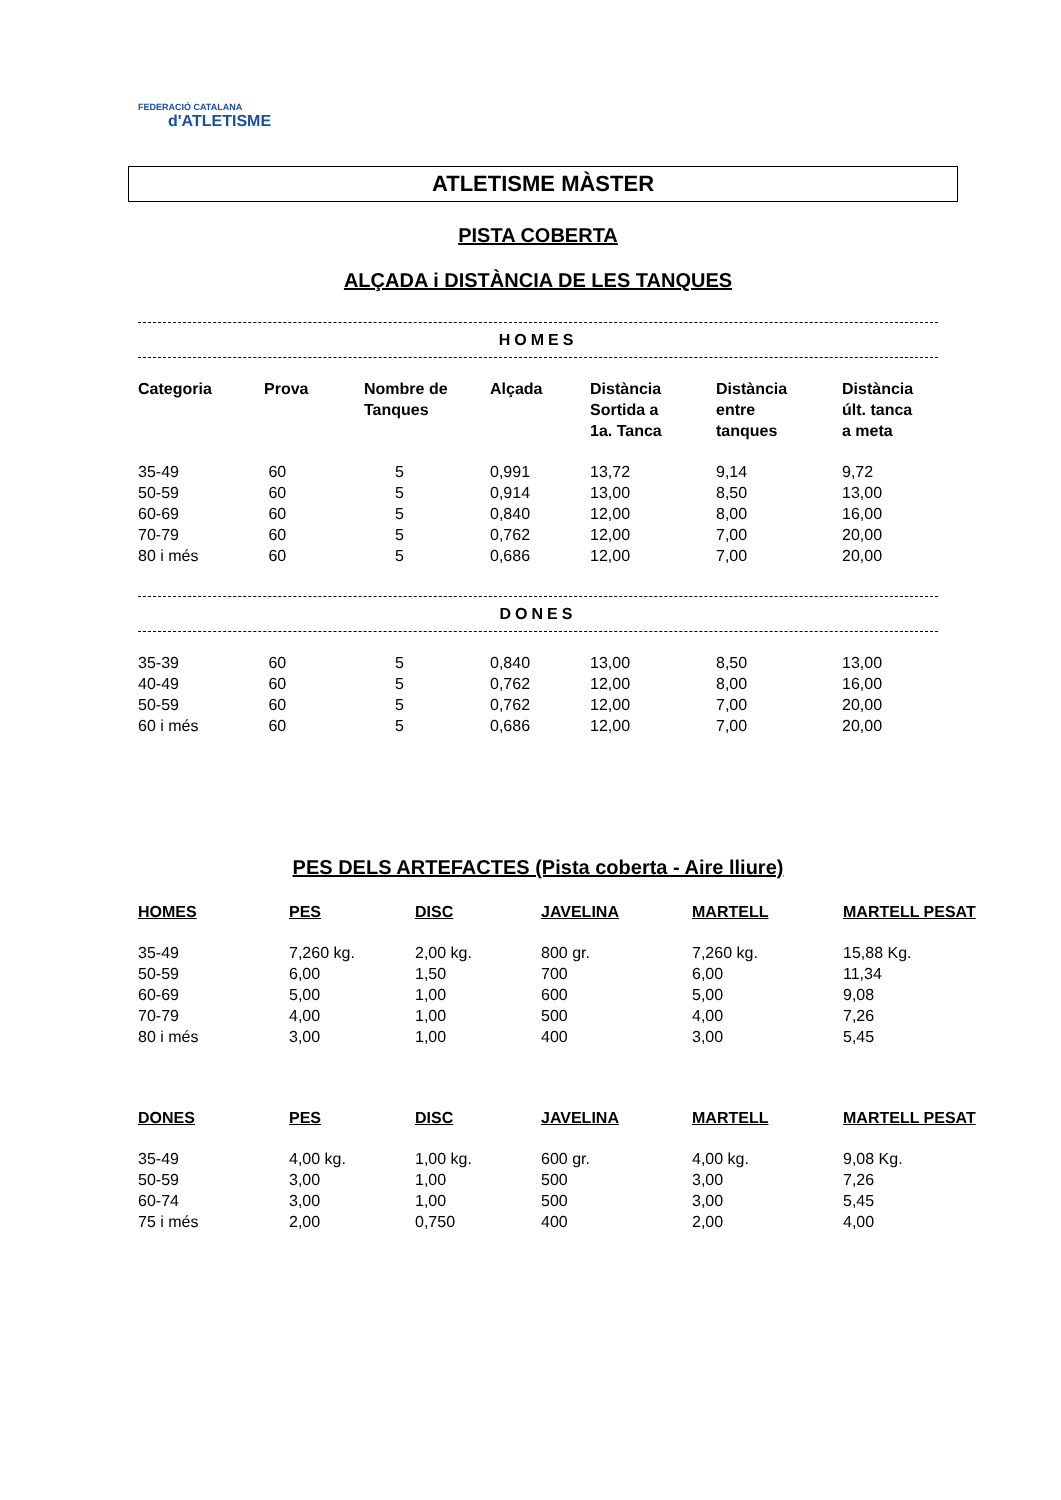FEDERACIÓ CATALANA
d'ATLETISME
ATLETISME MÀSTER
PISTA COBERTA
ALÇADA i DISTÀNCIA DE LES TANQUES
HOMES
| Categoria | Prova | Nombre de Tanques | Alçada | Distància Sortida a 1a. Tanca | Distància entre tanques | Distància últ. tanca a meta |
| --- | --- | --- | --- | --- | --- | --- |
| 35-49 | 60 | 5 | 0,991 | 13,72 | 9,14 | 9,72 |
| 50-59 | 60 | 5 | 0,914 | 13,00 | 8,50 | 13,00 |
| 60-69 | 60 | 5 | 0,840 | 12,00 | 8,00 | 16,00 |
| 70-79 | 60 | 5 | 0,762 | 12,00 | 7,00 | 20,00 |
| 80 i més | 60 | 5 | 0,686 | 12,00 | 7,00 | 20,00 |
DONES
| 35-39 | 60 | 5 | 0,840 | 13,00 | 8,50 | 13,00 |
| 40-49 | 60 | 5 | 0,762 | 12,00 | 8,00 | 16,00 |
| 50-59 | 60 | 5 | 0,762 | 12,00 | 7,00 | 20,00 |
| 60 i més | 60 | 5 | 0,686 | 12,00 | 7,00 | 20,00 |
PES DELS ARTEFACTES (Pista coberta - Aire lliure)
| HOMES | PES | DISC | JAVELINA | MARTELL | MARTELL PESAT |
| --- | --- | --- | --- | --- | --- |
| 35-49 | 7,260 kg. | 2,00 kg. | 800 gr. | 7,260 kg. | 15,88 Kg. |
| 50-59 | 6,00 | 1,50 | 700 | 6,00 | 11,34 |
| 60-69 | 5,00 | 1,00 | 600 | 5,00 | 9,08 |
| 70-79 | 4,00 | 1,00 | 500 | 4,00 | 7,26 |
| 80 i més | 3,00 | 1,00 | 400 | 3,00 | 5,45 |
| DONES | PES | DISC | JAVELINA | MARTELL | MARTELL PESAT |
| 35-49 | 4,00 kg. | 1,00 kg. | 600 gr. | 4,00 kg. | 9,08 Kg. |
| 50-59 | 3,00 | 1,00 | 500 | 3,00 | 7,26 |
| 60-74 | 3,00 | 1,00 | 500 | 3,00 | 5,45 |
| 75 i més | 2,00 | 0,750 | 400 | 2,00 | 4,00 |